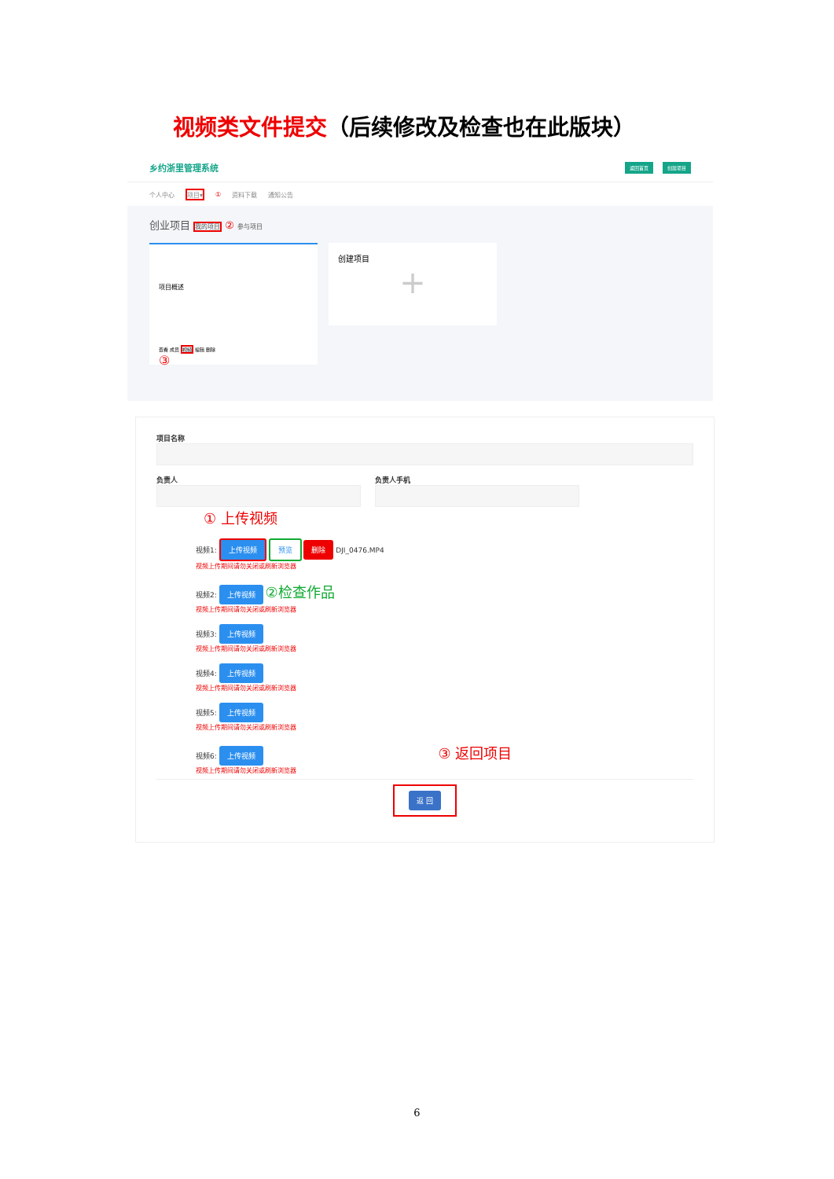视频类文件提交（后续修改及检查也在此版块）
乡约浙里管理系统 返回首页 创建项目
个人中心 项目▾ ① 资料下载 通知公告
创业项目 我的项目 ② 参与项目
项目概述
查看 成员 视频 编辑 删除
③
创建项目
+
项目名称
负责人 负责人手机
① 上传视频
视频1: 上传视频 预览 删除 DJI_0476.MP4
视频上传期间请勿关闭或刷新浏览器
视频2: 上传视频 ②检查作品
视频上传期间请勿关闭或刷新浏览器
视频3: 上传视频
视频上传期间请勿关闭或刷新浏览器
视频4: 上传视频
视频上传期间请勿关闭或刷新浏览器
视频5: 上传视频
视频上传期间请勿关闭或刷新浏览器
视频6: 上传视频 ③ 返回项目
视频上传期间请勿关闭或刷新浏览器
返 回
6